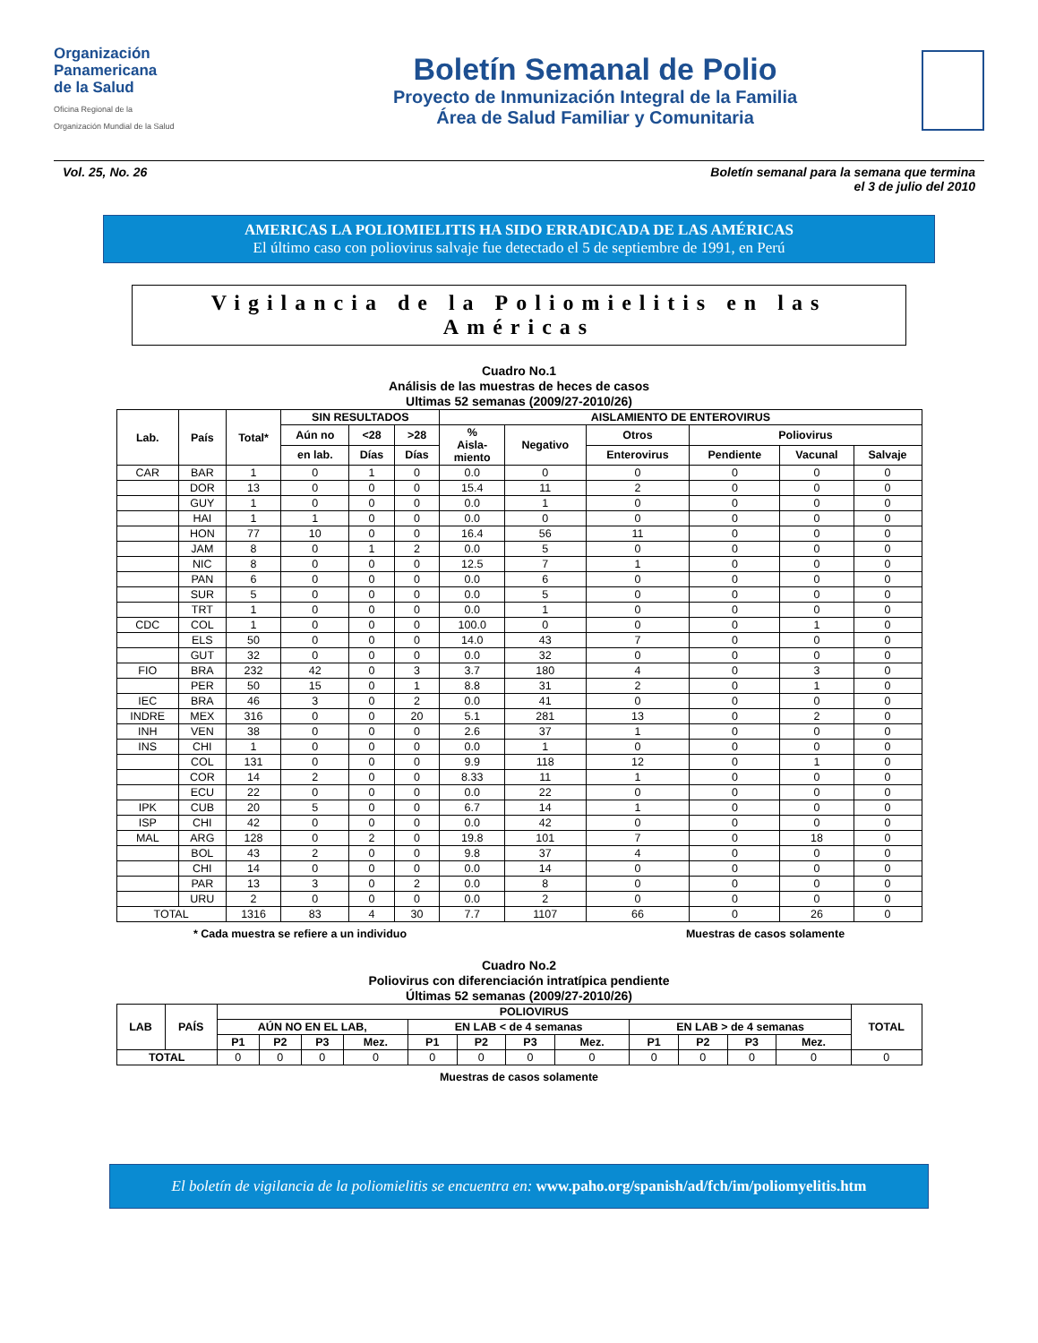Organización
Panamericana
de la Salud
Oficina Regional de la
Organización Mundial de la Salud
Boletín Semanal de Polio
Proyecto de Inmunización Integral de la Familia
Área de Salud Familiar y Comunitaria
Vol. 25, No. 26 Boletín semanal para la semana que termina
el 3 de julio del 2010
AMERICAS LA POLIOMIELITIS HA SIDO ERRADICADA DE LAS AMÉRICAS
El último caso con poliovirus salvaje fue detectado el 5 de septiembre de 1991, en Perú
Vigilancia de la Poliomielitis en las Américas
Cuadro No.1
Análisis de las muestras de heces de casos
Ultimas 52 semanas (2009/27-2010/26)
| Lab. | País | Total* | SIN RESULTADOS | | | AISLAMIENTO DE ENTEROVIRUS | | | | | |
| --- | --- | --- | --- | --- | --- | --- | --- | --- | --- | --- | --- |
| | | | Aún no | <28 | >28 | % Aisla- miento | Negativo | Otros | Poliovirus | | |
| | | | en lab. | Días | Días | | | Enterovirus | Pendiente | Vacunal | Salvaje |
| CAR | BAR | 1 | 0 | 1 | 0 | 0.0 | 0 | 0 | 0 | 0 | 0 |
| | DOR | 13 | 0 | 0 | 0 | 15.4 | 11 | 2 | 0 | 0 | 0 |
| | GUY | 1 | 0 | 0 | 0 | 0.0 | 1 | 0 | 0 | 0 | 0 |
| | HAI | 1 | 1 | 0 | 0 | 0.0 | 0 | 0 | 0 | 0 | 0 |
| | HON | 77 | 10 | 0 | 0 | 16.4 | 56 | 11 | 0 | 0 | 0 |
| | JAM | 8 | 0 | 1 | 2 | 0.0 | 5 | 0 | 0 | 0 | 0 |
| | NIC | 8 | 0 | 0 | 0 | 12.5 | 7 | 1 | 0 | 0 | 0 |
| | PAN | 6 | 0 | 0 | 0 | 0.0 | 6 | 0 | 0 | 0 | 0 |
| | SUR | 5 | 0 | 0 | 0 | 0.0 | 5 | 0 | 0 | 0 | 0 |
| | TRT | 1 | 0 | 0 | 0 | 0.0 | 1 | 0 | 0 | 0 | 0 |
| CDC | COL | 1 | 0 | 0 | 0 | 100.0 | 0 | 0 | 0 | 1 | 0 |
| | ELS | 50 | 0 | 0 | 0 | 14.0 | 43 | 7 | 0 | 0 | 0 |
| | GUT | 32 | 0 | 0 | 0 | 0.0 | 32 | 0 | 0 | 0 | 0 |
| FIO | BRA | 232 | 42 | 0 | 3 | 3.7 | 180 | 4 | 0 | 3 | 0 |
| | PER | 50 | 15 | 0 | 1 | 8.8 | 31 | 2 | 0 | 1 | 0 |
| IEC | BRA | 46 | 3 | 0 | 2 | 0.0 | 41 | 0 | 0 | 0 | 0 |
| INDRE | MEX | 316 | 0 | 0 | 20 | 5.1 | 281 | 13 | 0 | 2 | 0 |
| INH | VEN | 38 | 0 | 0 | 0 | 2.6 | 37 | 1 | 0 | 0 | 0 |
| INS | CHI | 1 | 0 | 0 | 0 | 0.0 | 1 | 0 | 0 | 0 | 0 |
| | COL | 131 | 0 | 0 | 0 | 9.9 | 118 | 12 | 0 | 1 | 0 |
| | COR | 14 | 2 | 0 | 0 | 8.33 | 11 | 1 | 0 | 0 | 0 |
| | ECU | 22 | 0 | 0 | 0 | 0.0 | 22 | 0 | 0 | 0 | 0 |
| IPK | CUB | 20 | 5 | 0 | 0 | 6.7 | 14 | 1 | 0 | 0 | 0 |
| ISP | CHI | 42 | 0 | 0 | 0 | 0.0 | 42 | 0 | 0 | 0 | 0 |
| MAL | ARG | 128 | 0 | 2 | 0 | 19.8 | 101 | 7 | 0 | 18 | 0 |
| | BOL | 43 | 2 | 0 | 0 | 9.8 | 37 | 4 | 0 | 0 | 0 |
| | CHI | 14 | 0 | 0 | 0 | 0.0 | 14 | 0 | 0 | 0 | 0 |
| | PAR | 13 | 3 | 0 | 2 | 0.0 | 8 | 0 | 0 | 0 | 0 |
| | URU | 2 | 0 | 0 | 0 | 0.0 | 2 | 0 | 0 | 0 | 0 |
| TOTAL | | 1316 | 83 | 4 | 30 | 7.7 | 1107 | 66 | 0 | 26 | 0 |
* Cada muestra se refiere a un individuo Muestras de casos solamente
Cuadro No.2
Poliovirus con diferenciación intratípica pendiente
Últimas 52 semanas (2009/27-2010/26)
| LAB | PAÍS | POLIOVIRUS | | | | | | | | | | | | TOTAL |
| --- | --- | --- | --- | --- | --- | --- | --- | --- | --- | --- | --- | --- | --- | --- |
| | | AÚN NO EN EL LAB, | | | | EN LAB < de 4 semanas | | | | EN LAB > de 4 semanas | | | | |
| | | P1 | P2 | P3 | Mez. | P1 | P2 | P3 | Mez. | P1 | P2 | P3 | Mez. | |
| TOTAL | | 0 | 0 | 0 | 0 | 0 | 0 | 0 | 0 | 0 | 0 | 0 | 0 | 0 |
Muestras de casos solamente
El boletín de vigilancia de la poliomielitis se encuentra en: www.paho.org/spanish/ad/fch/im/poliomyelitis.htm